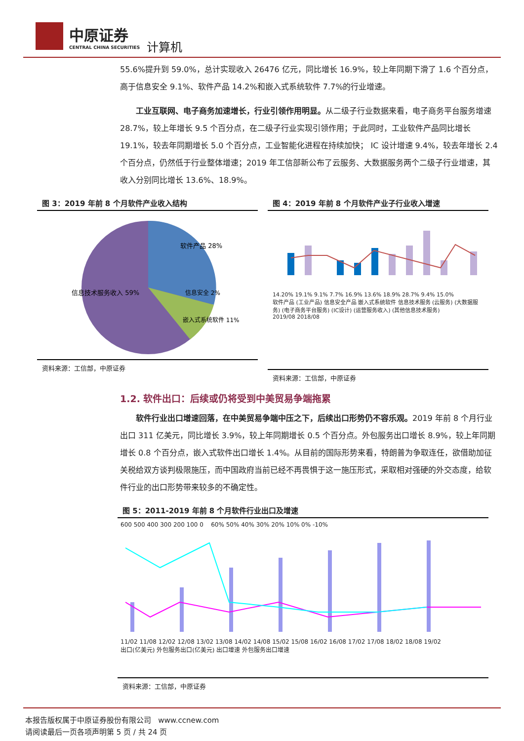中原证券
CENTRAL CHINA SECURITIES
计算机
55.6%提升到 59.0%，总计实现收入 26476 亿元，同比增长 16.9%，较上年同期下滑了 1.6 个百分点，高于信息安全 9.1%、软件产品 14.2%和嵌入式系统软件 7.7%的行业增速。
工业互联网、电子商务加速增长，行业引领作用明显。从二级子行业数据来看，电子商务平台服务增速 28.7%，较上年增长 9.5 个百分点，在二级子行业实现引领作用；于此同时，工业软件产品同比增长 19.1%，较去年同期增长 5.0 个百分点，工业智能化进程在持续加快； IC 设计增速 9.4%，较去年增长 2.4 个百分点，仍然低于行业整体增速；2019 年工信部新公布了云服务、大数据服务两个二级子行业增速，其收入分别同比增长 13.6%、18.9%。
图 3：2019 年前 8 个月软件产业收入结构
软件产品 28%
信息安全 2%
嵌入式系统软件 11%
信息技术服务收入 59%
资料来源：工信部，中原证券
图 4：2019 年前 8 个月软件产业子行业收入增速
14.20% 19.1% 9.1% 7.7% 16.9% 13.6% 18.9% 28.7% 9.4% 15.0%
软件产品 (工业产品) 信息安全产品 嵌入式系统软件 信息技术服务 (云服务) (大数据服务) (电子商务平台服务) (IC设计) (运营服务收入) (其他信息技术服务)
2019/08 2018/08
资料来源：工信部，中原证券
1.2. 软件出口：后续或仍将受到中美贸易争端拖累
软件行业出口增速回落，在中美贸易争端中压之下，后续出口形势仍不容乐观。2019 年前 8 个月行业出口 311 亿美元，同比增长 3.9%，较上年同期增长 0.5 个百分点。外包服务出口增长 8.9%，较上年同期增长 0.8 个百分点，嵌入式软件出口增长 1.4%。从目前的国际形势来看，特朗普为争取连任，欲借助加征关税给双方谈判极限施压，而中国政府当前已经不再畏惧于这一施压形式，采取相对强硬的外交态度，给软件行业的出口形势带来较多的不确定性。
图 5：2011-2019 年前 8 个月软件行业出口及增速
600 500 400 300 200 100 0 60% 50% 40% 30% 20% 10% 0% -10%
11/02 11/08 12/02 12/08 13/02 13/08 14/02 14/08 15/02 15/08 16/02 16/08 17/02 17/08 18/02 18/08 19/02
出口(亿美元) 外包服务出口(亿美元) 出口增速 外包服务出口增速
资料来源：工信部，中原证券
本报告版权属于中原证券股份有限公司 www.ccnew.com
请阅读最后一页各项声明第 5 页 / 共 24 页